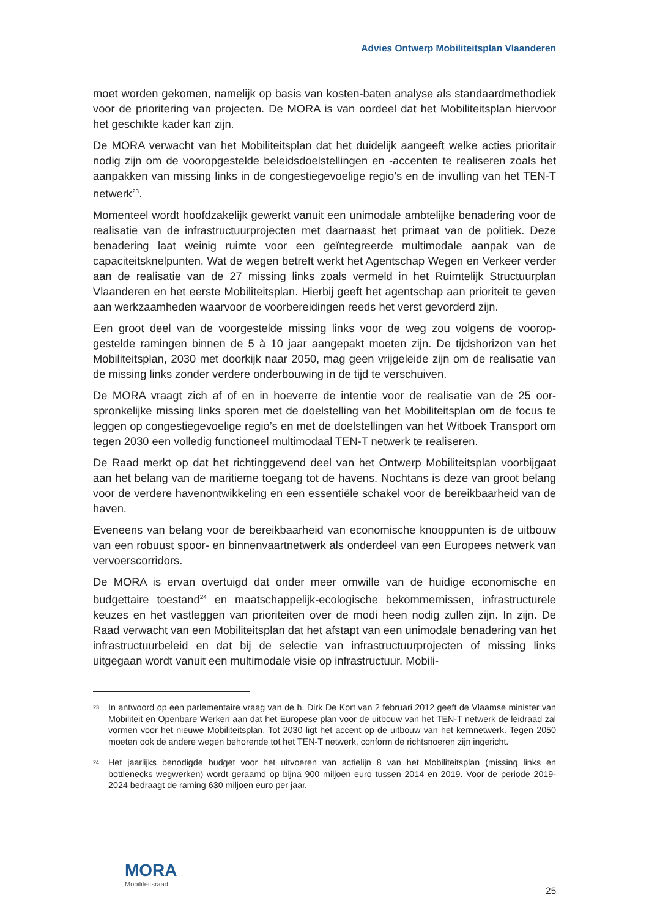Advies Ontwerp Mobiliteitsplan Vlaanderen
moet worden gekomen, namelijk op basis van kosten-baten analyse als standaardme­thodiek voor de prioritering van projecten. De MORA is van oordeel dat het Mobiliteits­plan hiervoor het geschikte kader kan zijn.
De MORA verwacht van het Mobiliteitsplan dat het duidelijk aangeeft welke acties prio­ritair nodig zijn om de vooropgestelde beleidsdoelstellingen en -accenten te realiseren zoals het aanpakken van missing links in de congestiegevoelige regio’s en de invulling van het TEN-T netwerk<sup>23</sup>.
Momenteel wordt hoofdzakelijk gewerkt vanuit een unimodale ambtelijke benadering voor de realisatie van de infrastructuurprojecten met daarnaast het primaat van de poli­tiek. Deze benadering laat weinig ruimte voor een geïntegreerde multimodale aanpak van de capaciteitsknelpunten. Wat de wegen betreft werkt het Agentschap Wegen en Verkeer verder aan de realisatie van de 27 missing links zoals vermeld in het Ruimtelijk Structuurplan Vlaanderen en het eerste Mobiliteitsplan. Hierbij geeft het agentschap aan prioriteit te geven aan werkzaamheden waarvoor de voorbereidingen reeds het verst gevorderd zijn.
Een groot deel van de voorgestelde missing links voor de weg zou volgens de voorop­gestelde ramingen binnen de 5 à 10 jaar aangepakt moeten zijn. De tijdshorizon van het Mobiliteitsplan, 2030 met doorkijk naar 2050, mag geen vrijgeleide zijn om de reali­satie van de missing links zonder verdere onderbouwing in de tijd te verschuiven.
De MORA vraagt zich af of en in hoeverre de intentie voor de realisatie van de 25 oor­spronkelijke missing links sporen met de doelstelling van het Mobiliteitsplan om de fo­cus te leggen op congestiegevoelige regio’s en met de doelstellingen van het Witboek Transport om tegen 2030 een volledig functioneel multimodaal TEN-T netwerk te reali­seren.
De Raad merkt op dat het richtinggevend deel van het Ontwerp Mobiliteitsplan voorbij­gaat aan het belang van de maritieme toegang tot de havens. Nochtans is deze van groot belang voor de verdere havenontwikkeling en een essentiële schakel voor de bereikbaarheid van de haven.
Eveneens van belang voor de bereikbaarheid van economische knooppunten is de uitbouw van een robuust spoor- en binnenvaartnetwerk als onderdeel van een Euro­pees netwerk van vervoerscorridors.
De MORA is ervan overtuigd dat onder meer omwille van de huidige economische en budgettaire toestand<sup>24</sup> en maatschappelijk-ecologische bekommernissen, infrastructu­rele keuzes en het vastleggen van prioriteiten over de modi heen nodig zullen zijn. In zijn. De Raad verwacht van een Mobiliteitsplan dat het afstapt van een unimodale be­nadering van het infrastructuurbeleid en dat bij de selectie van infrastructuurprojecten of missing links uitgegaan wordt vanuit een multimodale visie op infrastructuur. Mobili-
23 In antwoord op een parlementaire vraag van de h. Dirk De Kort van 2 februari 2012 geeft de Vlaamse minister van Mobiliteit en Openbare Werken aan dat het Europese plan voor de uitbouw van het TEN-T netwerk de leidraad zal vormen voor het nieuwe Mobiliteitsplan. Tot 2030 ligt het accent op de uitbouw van het kernnetwerk. Tegen 2050 moeten ook de andere wegen behorende tot het TEN-T netwerk, conform de richtsnoeren zijn ingericht.
24 Het jaarlijks benodigde budget voor het uitvoeren van actielijn 8 van het Mobiliteitsplan (missing links en bottlenecks wegwerken) wordt geraamd op bijna 900 miljoen euro tussen 2014 en 2019. Voor de periode 2019-2024 bedraagt de raming 630 miljoen euro per jaar.
MORA
Mobiliteitsraad
25